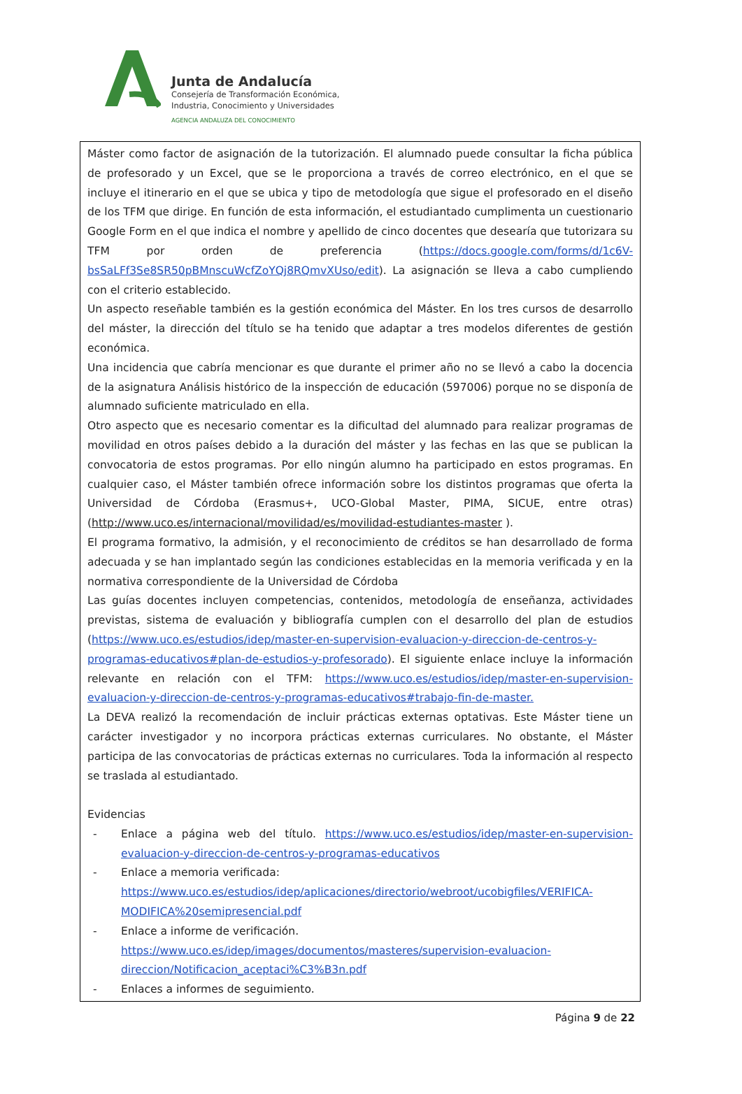Junta de Andalucía
Consejería de Transformación Económica,
Industria, Conocimiento y Universidades
AGENCIA ANDALUZA DEL CONOCIMIENTO
Máster como factor de asignación de la tutorización. El alumnado puede consultar la ficha pública de profesorado y un Excel, que se le proporciona a través de correo electrónico, en el que se incluye el itinerario en el que se ubica y tipo de metodología que sigue el profesorado en el diseño de los TFM que dirige. En función de esta información, el estudiantado cumplimenta un cuestionario Google Form en el que indica el nombre y apellido de cinco docentes que desearía que tutorizara su TFM por orden de preferencia (https://docs.google.com/forms/d/1c6V-bsSaLFf3Se8SR50pBMnscuWcfZoYQj8RQmvXUso/edit). La asignación se lleva a cabo cumpliendo con el criterio establecido.
Un aspecto reseñable también es la gestión económica del Máster. En los tres cursos de desarrollo del máster, la dirección del título se ha tenido que adaptar a tres modelos diferentes de gestión económica.
Una incidencia que cabría mencionar es que durante el primer año no se llevó a cabo la docencia de la asignatura Análisis histórico de la inspección de educación (597006) porque no se disponía de alumnado suficiente matriculado en ella.
Otro aspecto que es necesario comentar es la dificultad del alumnado para realizar programas de movilidad en otros países debido a la duración del máster y las fechas en las que se publican la convocatoria de estos programas. Por ello ningún alumno ha participado en estos programas. En cualquier caso, el Máster también ofrece información sobre los distintos programas que oferta la Universidad de Córdoba (Erasmus+, UCO-Global Master, PIMA, SICUE, entre otras) (http://www.uco.es/internacional/movilidad/es/movilidad-estudiantes-master ).
El programa formativo, la admisión, y el reconocimiento de créditos se han desarrollado de forma adecuada y se han implantado según las condiciones establecidas en la memoria verificada y en la normativa correspondiente de la Universidad de Córdoba
Las guías docentes incluyen competencias, contenidos, metodología de enseñanza, actividades previstas, sistema de evaluación y bibliografía cumplen con el desarrollo del plan de estudios (https://www.uco.es/estudios/idep/master-en-supervision-evaluacion-y-direccion-de-centros-y-programas-educativos#plan-de-estudios-y-profesorado). El siguiente enlace incluye la información relevante en relación con el TFM: https://www.uco.es/estudios/idep/master-en-supervision-evaluacion-y-direccion-de-centros-y-programas-educativos#trabajo-fin-de-master.
La DEVA realizó la recomendación de incluir prácticas externas optativas. Este Máster tiene un carácter investigador y no incorpora prácticas externas curriculares. No obstante, el Máster participa de las convocatorias de prácticas externas no curriculares. Toda la información al respecto se traslada al estudiantado.
Evidencias
- Enlace a página web del título. https://www.uco.es/estudios/idep/master-en-supervision-evaluacion-y-direccion-de-centros-y-programas-educativos
- Enlace a memoria verificada:
https://www.uco.es/estudios/idep/aplicaciones/directorio/webroot/ucobigfiles/VERIFICA-MODIFICA%20semipresencial.pdf
- Enlace a informe de verificación.
https://www.uco.es/idep/images/documentos/masteres/supervision-evaluacion-direccion/Notificacion_aceptaci%C3%B3n.pdf
- Enlaces a informes de seguimiento.
Página 9 de 22